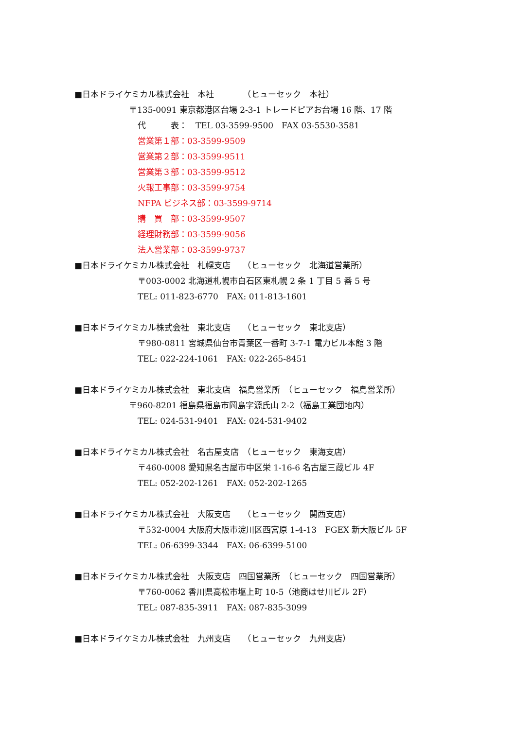■日本ドライケミカル株式会社　本社　　　　（ヒューセック　本社）
〒135-0091 東京都港区台場 2-3-1 トレードピアお台場 16 階、17 階
代　　　表：　TEL 03-3599-9500　FAX 03-5530-3581
営業第１部：03-3599-9509
営業第２部：03-3599-9511
営業第３部：03-3599-9512
火報工事部：03-3599-9754
NFPA ビジネス部：03-3599-9714
購　買　部：03-3599-9507
経理財務部：03-3599-9056
法人営業部：03-3599-9737
■日本ドライケミカル株式会社　札幌支店　　（ヒューセック　北海道営業所）
〒003-0002 北海道札幌市白石区東札幌 2 条 1 丁目 5 番 5 号
TEL: 011-823-6770　FAX: 011-813-1601
■日本ドライケミカル株式会社　東北支店　　（ヒューセック　東北支店）
〒980-0811 宮城県仙台市青葉区一番町 3-7-1 電力ビル本館 3 階
TEL: 022-224-1061　FAX: 022-265-8451
■日本ドライケミカル株式会社　東北支店　福島営業所　（ヒューセック　福島営業所）
〒960-8201 福島県福島市岡島字源氏山 2-2（福島工業団地内）
TEL: 024-531-9401　FAX: 024-531-9402
■日本ドライケミカル株式会社　名古屋支店　（ヒューセック　東海支店）
〒460-0008 愛知県名古屋市中区栄 1-16-6 名古屋三蔵ビル 4F
TEL: 052-202-1261　FAX: 052-202-1265
■日本ドライケミカル株式会社　大阪支店　　（ヒューセック　関西支店）
〒532-0004 大阪府大阪市淀川区西宮原 1-4-13　FGEX 新大阪ビル 5F
TEL: 06-6399-3344　FAX: 06-6399-5100
■日本ドライケミカル株式会社　大阪支店　四国営業所　（ヒューセック　四国営業所）
〒760-0062 香川県高松市塩上町 10-5（池商はせ川ビル 2F）
TEL: 087-835-3911　FAX: 087-835-3099
■日本ドライケミカル株式会社　九州支店　　（ヒューセック　九州支店）